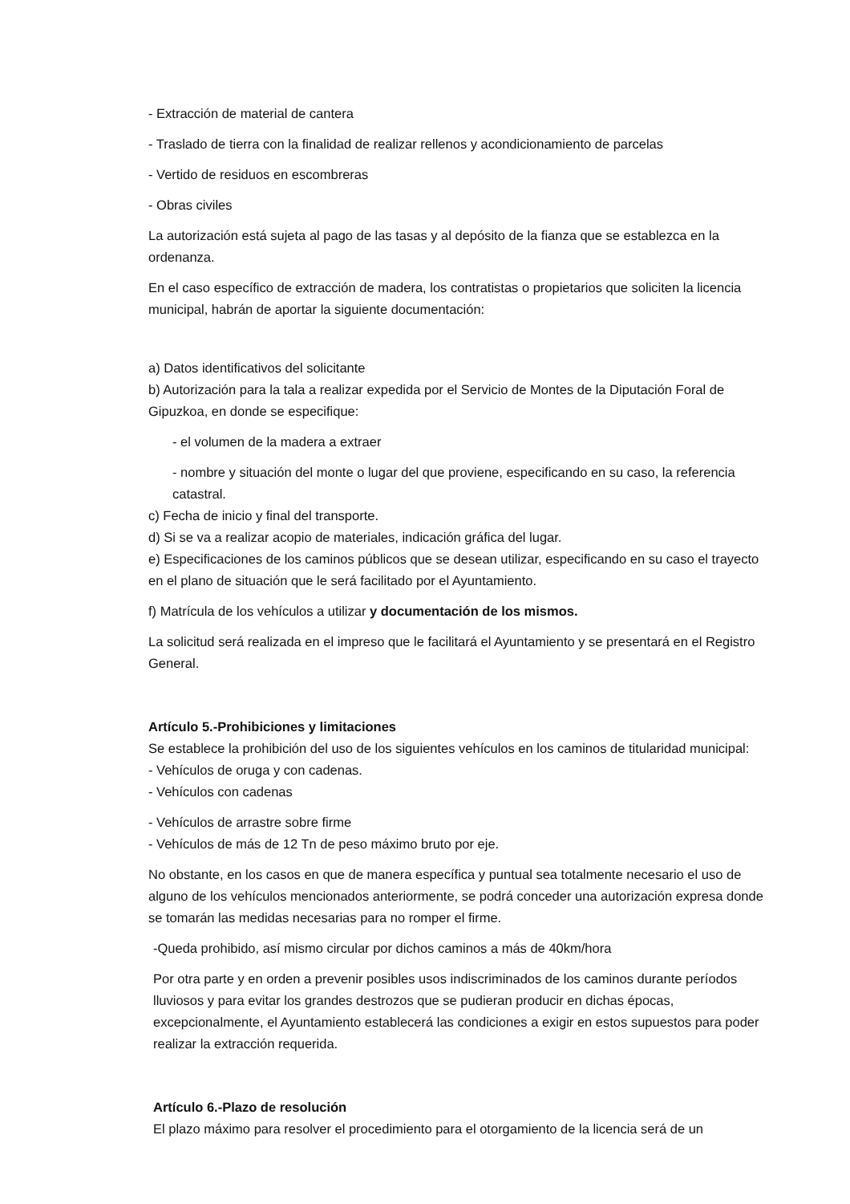- Extracción de material de cantera
- Traslado de tierra con la finalidad de realizar rellenos y acondicionamiento de parcelas
- Vertido de residuos en escombreras
- Obras civiles
La autorización está sujeta al pago de las tasas y al depósito de la fianza que se establezca en la ordenanza.
En el caso específico de extracción de madera, los contratistas o propietarios que soliciten la licencia municipal, habrán de aportar la siguiente documentación:
a) Datos identificativos del solicitante
b) Autorización para la tala a realizar expedida por el Servicio de Montes de la Diputación Foral de Gipuzkoa, en donde se especifique:
- el volumen de la madera a extraer
- nombre y situación del monte o lugar del que proviene, especificando en su caso, la referencia catastral.
c) Fecha de inicio y final del transporte.
d) Si se va a realizar acopio de materiales, indicación gráfica del lugar.
e) Especificaciones de los caminos públicos que se desean utilizar, especificando en su caso el trayecto en el plano de situación que le será facilitado por el Ayuntamiento.
f) Matrícula de los vehículos a utilizar y documentación de los mismos.
La solicitud será realizada en el impreso que le facilitará el Ayuntamiento y se presentará en el Registro General.
Artículo 5.-Prohibiciones y limitaciones
Se establece la prohibición del uso de los siguientes vehículos en los caminos de titularidad municipal:
- Vehículos de oruga y con cadenas.
- Vehículos con cadenas
- Vehículos de arrastre sobre firme
- Vehículos de más de 12 Tn de peso máximo bruto por eje.
No obstante, en los casos en que de manera específica y puntual sea totalmente necesario el uso de alguno de los vehículos mencionados anteriormente, se podrá conceder una autorización expresa donde se tomarán las medidas necesarias para no romper el firme.
-Queda prohibido, así mismo circular por dichos caminos a más de 40km/hora
Por otra parte y en orden a prevenir posibles usos indiscriminados de los caminos durante períodos lluviosos y para evitar los grandes destrozos que se pudieran producir en dichas épocas, excepcionalmente, el Ayuntamiento establecerá las condiciones a exigir en estos supuestos para poder realizar la extracción requerida.
Artículo 6.-Plazo de resolución
El plazo máximo para resolver el procedimiento para el otorgamiento de la licencia será de un